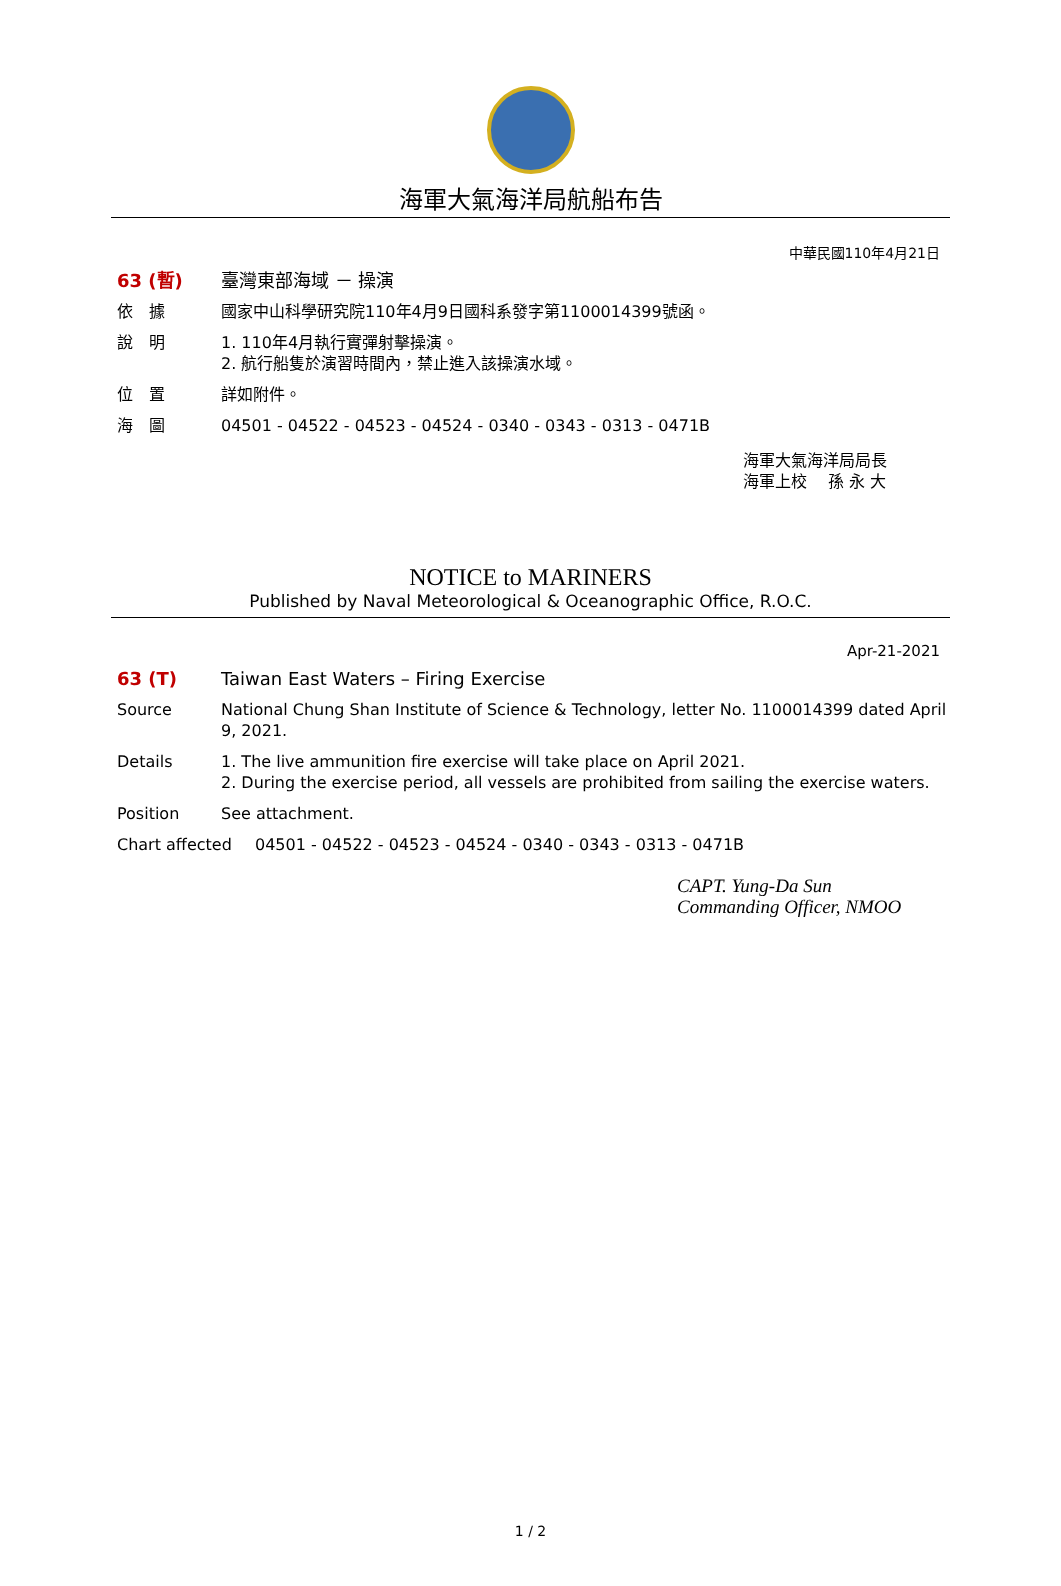海軍大氣海洋局航船布告
中華民國110年4月21日
63 (暫) 臺灣東部海域 － 操演
依　據 國家中山科學研究院110年4月9日國科系發字第1100014399號函。
說　明 1. 110年4月執行實彈射擊操演。
2. 航行船隻於演習時間內，禁止進入該操演水域。
位　置 詳如附件。
海　圖 04501 - 04522 - 04523 - 04524 - 0340 - 0343 - 0313 - 0471B
海軍大氣海洋局局長
海軍上校　 孫 永 大
NOTICE to MARINERS
Published by Naval Meteorological & Oceanographic Office, R.O.C.
Apr-21-2021
63 (T) Taiwan East Waters – Firing Exercise
Source National Chung Shan Institute of Science & Technology, letter No. 1100014399 dated April 9, 2021.
Details 1. The live ammunition fire exercise will take place on April 2021.
2. During the exercise period, all vessels are prohibited from sailing the exercise waters.
Position See attachment.
Chart affected 04501 - 04522 - 04523 - 04524 - 0340 - 0343 - 0313 - 0471B
CAPT. Yung-Da Sun
Commanding Officer, NMOO
1 / 2